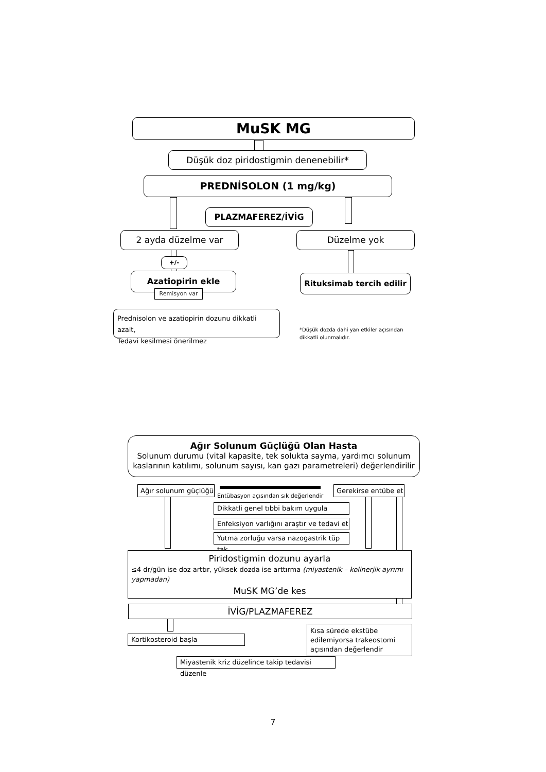MuSK MG
Düşük doz piridostigmin denenebilir*
PREDNİSOLON (1 mg/kg)
PLAZMAFEREZ/İVİG
2 ayda düzelme var Düzelme yok
+/-
Azatiopirin ekle
Remisyon var
Rituksimab tercih edilir
Prednisolon ve azatiopirin dozunu dikkatli azalt,
Tedavi kesilmesi önerilmez
*Düşük dozda dahi yan etkiler açısından dikkatli olunmalıdır.
Ağır Solunum Güçlüğü Olan Hasta
Solunum durumu (vital kapasite, tek solukta sayma, yardımcı solunum kaslarının katılımı, solunum sayısı, kan gazı parametreleri) değerlendirilir
Ağır solunum güçlüğü
Entübasyon açısından sık değerlendir
Gerekirse entübe et
Dikkatli genel tıbbi bakım uygula
Enfeksiyon varlığını araştır ve tedavi et
Yutma zorluğu varsa nazogastrik tüp tak
Piridostigmin dozunu ayarla
≤4 dr/gün ise doz arttır, yüksek dozda ise arttırma (miyastenik – kolinerjik ayrımı yapmadan)
MuSK MG’de kes
İVİG/PLAZMAFEREZ
Kortikosteroid başla
Kısa sürede ekstübe edilemiyorsa trakeostomi açısından değerlendir
Miyastenik kriz düzelince takip tedavisi düzenle
7